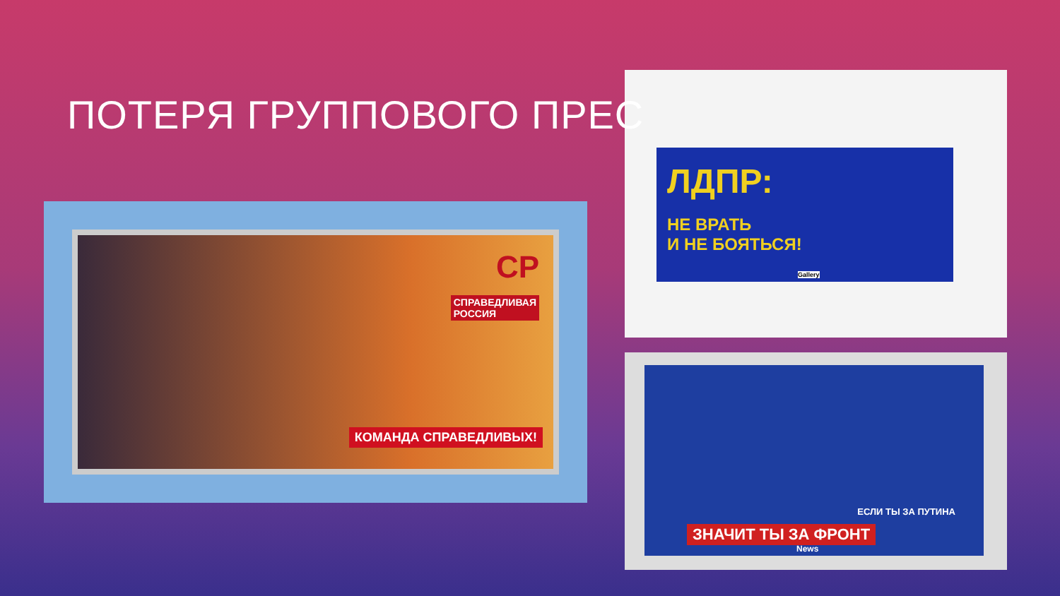ПОТЕРЯ ГРУППОВОГО ПРЕС
СР
СПРАВЕДЛИВАЯ
РОССИЯ
КОМАНДА СПРАВЕДЛИВЫХ!
ЛДПР:
НЕ ВРАТЬ
И НЕ БОЯТЬСЯ!
Gallery
ЕСЛИ ТЫ ЗА ПУТИНА
ЗНАЧИТ ТЫ ЗА ФРОНТ
News